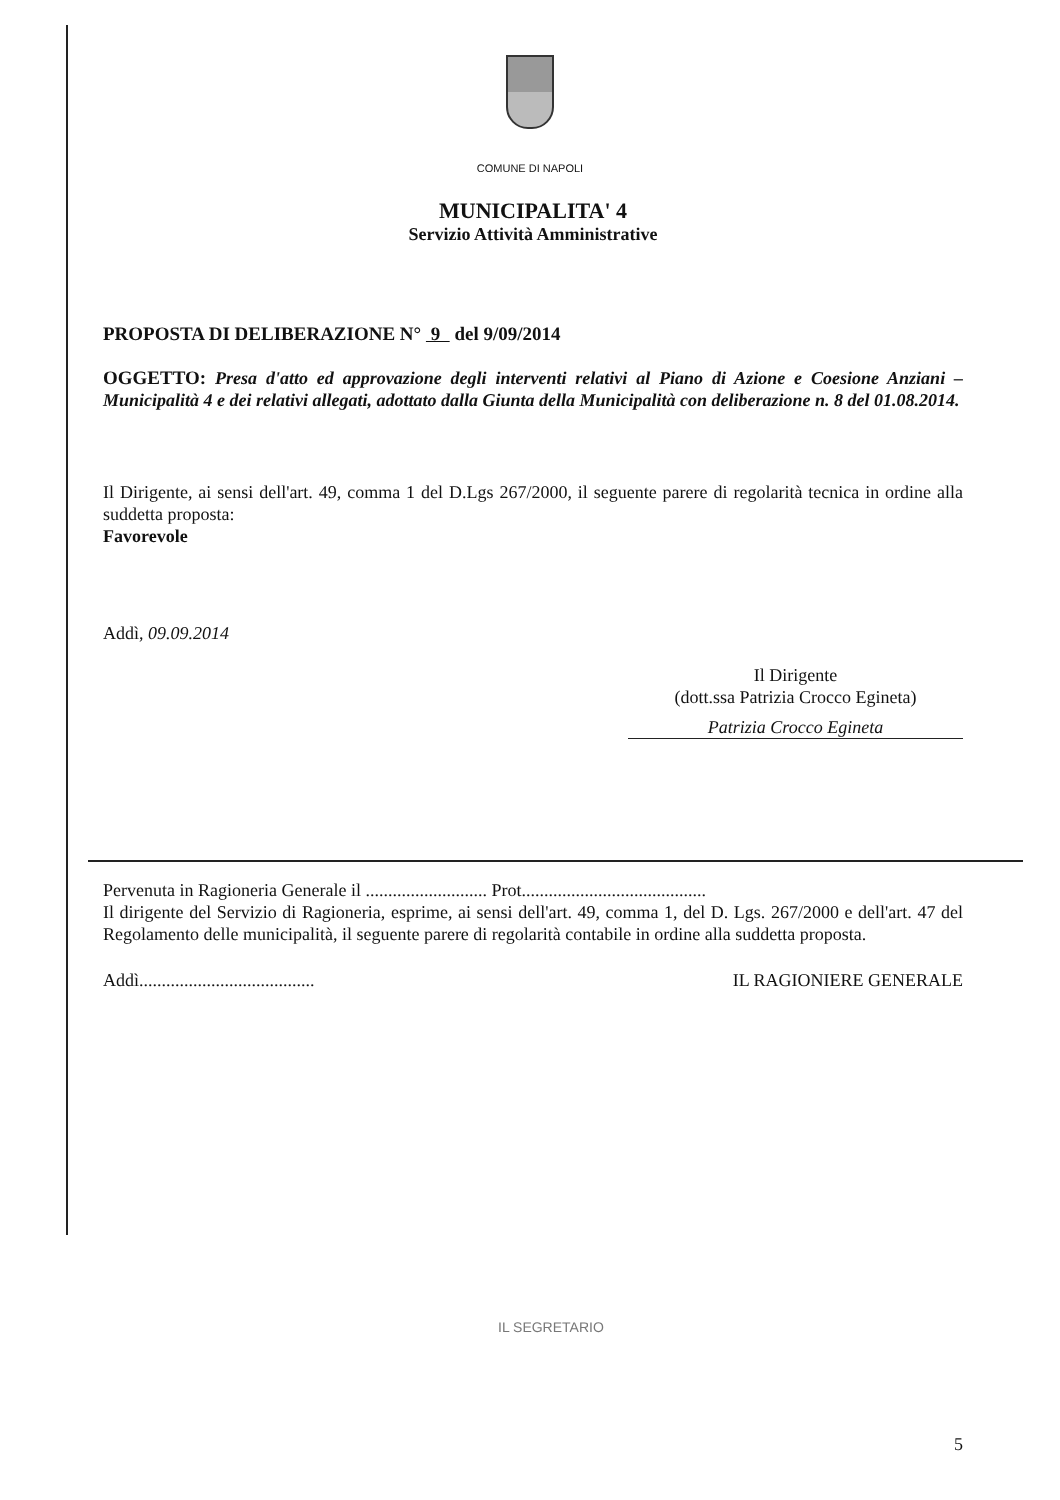COMUNE DI NAPOLI
MUNICIPALITA' 4
Servizio Attività Amministrative
PROPOSTA DI DELIBERAZIONE N° 9 del 9/09/2014
OGGETTO: Presa d'atto ed approvazione degli interventi relativi al Piano di Azione e Coesione Anziani – Municipalità 4 e dei relativi allegati, adottato dalla Giunta della Municipalità con deliberazione n. 8 del 01.08.2014.
Il Dirigente, ai sensi dell'art. 49, comma 1 del D.Lgs 267/2000, il seguente parere di regolarità tecnica in ordine alla suddetta proposta:
Favorevole
Addì, 09.09.2014
Il Dirigente
(dott.ssa Patrizia Crocco Egineta)
Patrizia Crocco Egineta
Pervenuta in Ragioneria Generale il ........................... Prot.........................................
Il dirigente del Servizio di Ragioneria, esprime, ai sensi dell'art. 49, comma 1, del D. Lgs. 267/2000 e dell'art. 47 del Regolamento delle municipalità, il seguente parere di regolarità contabile in ordine alla suddetta proposta.
Addì....................................... IL RAGIONIERE GENERALE
IL SEGRETARIO
5